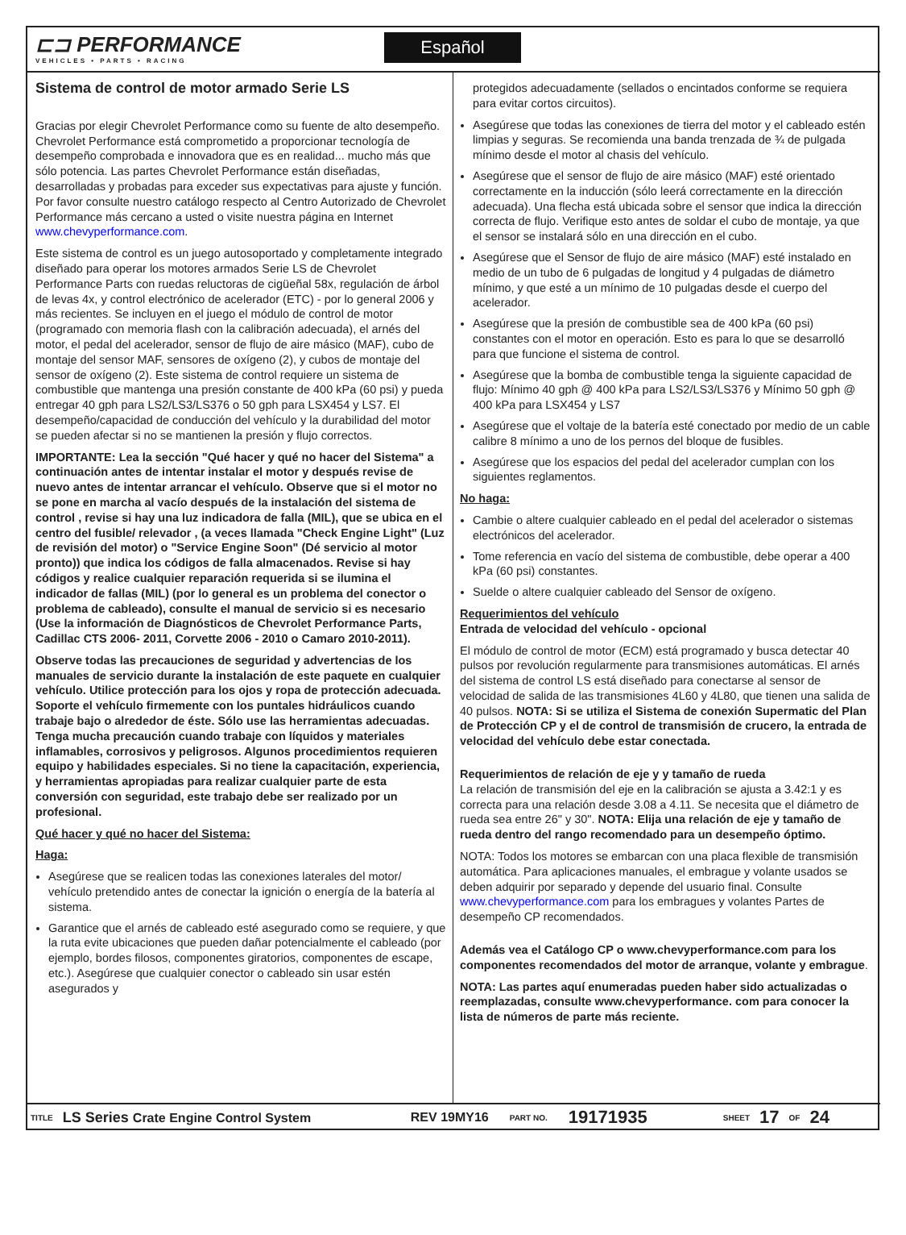⊏⊐ PERFORMANCE
VEHICLES • PARTS • RACING
Español
Sistema de control de motor armado Serie LS
Gracias por elegir Chevrolet Performance como su fuente de alto desempeño. Chevrolet Performance está comprometido a proporcionar tecnología de desempeño comprobada e innovadora que es en realidad... mucho más que sólo potencia. Las partes Chevrolet Performance están diseñadas, desarrolladas y probadas para exceder sus expectativas para ajuste y función. Por favor consulte nuestro catálogo respecto al Centro Autorizado de Chevrolet Performance más cercano a usted o visite nuestra página en Internet www.chevyperformance.com.
Este sistema de control es un juego autosoportado y completamente integrado diseñado para operar los motores armados Serie LS de Chevrolet Performance Parts con ruedas reluctoras de cigüeñal 58x, regulación de árbol de levas 4x, y control electrónico de acelerador (ETC) - por lo general 2006 y más recientes. Se incluyen en el juego el módulo de control de motor (programado con memoria flash con la calibración adecuada), el arnés del motor, el pedal del acelerador, sensor de flujo de aire másico (MAF), cubo de montaje del sensor MAF, sensores de oxígeno (2), y cubos de montaje del sensor de oxígeno (2). Este sistema de control requiere un sistema de combustible que mantenga una presión constante de 400 kPa (60 psi) y pueda entregar 40 gph para LS2/LS3/LS376 o 50 gph para LSX454 y LS7. El desempeño/capacidad de conducción del vehículo y la durabilidad del motor se pueden afectar si no se mantienen la presión y flujo correctos.
IMPORTANTE: Lea la sección "Qué hacer y qué no hacer del Sistema" a continuación antes de intentar instalar el motor y después revise de nuevo antes de intentar arrancar el vehículo. Observe que si el motor no se pone en marcha al vacío después de la instalación del sistema de control , revise si hay una luz indicadora de falla (MIL), que se ubica en el centro del fusible/ relevador , (a veces llamada "Check Engine Light" (Luz de revisión del motor) o "Service Engine Soon" (Dé servicio al motor pronto)) que indica los códigos de falla almacenados. Revise si hay códigos y realice cualquier reparación requerida si se ilumina el indicador de fallas (MIL) (por lo general es un problema del conector o problema de cableado), consulte el manual de servicio si es necesario (Use la información de Diagnósticos de Chevrolet Performance Parts, Cadillac CTS 2006- 2011, Corvette 2006 - 2010 o Camaro 2010-2011).
Observe todas las precauciones de seguridad y advertencias de los manuales de servicio durante la instalación de este paquete en cualquier vehículo. Utilice protección para los ojos y ropa de protección adecuada. Soporte el vehículo firmemente con los puntales hidráulicos cuando trabaje bajo o alrededor de éste. Sólo use las herramientas adecuadas. Tenga mucha precaución cuando trabaje con líquidos y materiales inflamables, corrosivos y peligrosos. Algunos procedimientos requieren equipo y habilidades especiales. Si no tiene la capacitación, experiencia, y herramientas apropiadas para realizar cualquier parte de esta conversión con seguridad, este trabajo debe ser realizado por un profesional.
Qué hacer y qué no hacer del Sistema:
Haga:
Asegúrese que se realicen todas las conexiones laterales del motor/ vehículo pretendido antes de conectar la ignición o energía de la batería al sistema.
Garantice que el arnés de cableado esté asegurado como se requiere, y que la ruta evite ubicaciones que pueden dañar potencialmente el cableado (por ejemplo, bordes filosos, componentes giratorios, componentes de escape, etc.). Asegúrese que cualquier conector o cableado sin usar estén asegurados y
protegidos adecuadamente (sellados o encintados conforme se requiera para evitar cortos circuitos).
Asegúrese que todas las conexiones de tierra del motor y el cableado estén limpias y seguras. Se recomienda una banda trenzada de ¾ de pulgada mínimo desde el motor al chasis del vehículo.
Asegúrese que el sensor de flujo de aire másico (MAF) esté orientado correctamente en la inducción (sólo leerá correctamente en la dirección adecuada). Una flecha está ubicada sobre el sensor que indica la dirección correcta de flujo. Verifique esto antes de soldar el cubo de montaje, ya que el sensor se instalará sólo en una dirección en el cubo.
Asegúrese que el Sensor de flujo de aire másico (MAF) esté instalado en medio de un tubo de 6 pulgadas de longitud y 4 pulgadas de diámetro mínimo, y que esté a un mínimo de 10 pulgadas desde el cuerpo del acelerador.
Asegúrese que la presión de combustible sea de 400 kPa (60 psi) constantes con el motor en operación. Esto es para lo que se desarrolló para que funcione el sistema de control.
Asegúrese que la bomba de combustible tenga la siguiente capacidad de flujo: Mínimo 40 gph @ 400 kPa para LS2/LS3/LS376 y Mínimo 50 gph @ 400 kPa para LSX454 y LS7
Asegúrese que el voltaje de la batería esté conectado por medio de un cable calibre 8 mínimo a uno de los pernos del bloque de fusibles.
Asegúrese que los espacios del pedal del acelerador cumplan con los siguientes reglamentos.
No haga:
Cambie o altere cualquier cableado en el pedal del acelerador o sistemas electrónicos del acelerador.
Tome referencia en vacío del sistema de combustible, debe operar a 400 kPa (60 psi) constantes.
Suelde o altere cualquier cableado del Sensor de oxígeno.
Requerimientos del vehículo
Entrada de velocidad del vehículo - opcional
El módulo de control de motor (ECM) está programado y busca detectar 40 pulsos por revolución regularmente para transmisiones automáticas. El arnés del sistema de control LS está diseñado para conectarse al sensor de velocidad de salida de las transmisiones 4L60 y 4L80, que tienen una salida de 40 pulsos. NOTA: Si se utiliza el Sistema de conexión Supermatic del Plan de Protección CP y el de control de transmisión de crucero, la entrada de velocidad del vehículo debe estar conectada.
Requerimientos de relación de eje y y tamaño de rueda
La relación de transmisión del eje en la calibración se ajusta a 3.42:1 y es correcta para una relación desde 3.08 a 4.11. Se necesita que el diámetro de rueda sea entre 26" y 30". NOTA: Elija una relación de eje y tamaño de rueda dentro del rango recomendado para un desempeño óptimo.
NOTA: Todos los motores se embarcan con una placa flexible de transmisión automática. Para aplicaciones manuales, el embrague y volante usados se deben adquirir por separado y depende del usuario final. Consulte www.chevyperformance.com para los embragues y volantes Partes de desempeño CP recomendados.
Además vea el Catálogo CP o www.chevyperformance.com para los componentes recomendados del motor de arranque, volante y embrague.
NOTA: Las partes aquí enumeradas pueden haber sido actualizadas o reemplazadas, consulte www.chevyperformance. com para conocer la lista de números de parte más reciente.
TITLE LS Series Crate Engine Control System REV 19MY16 PART NO. 19171935 SHEET 17 OF 24